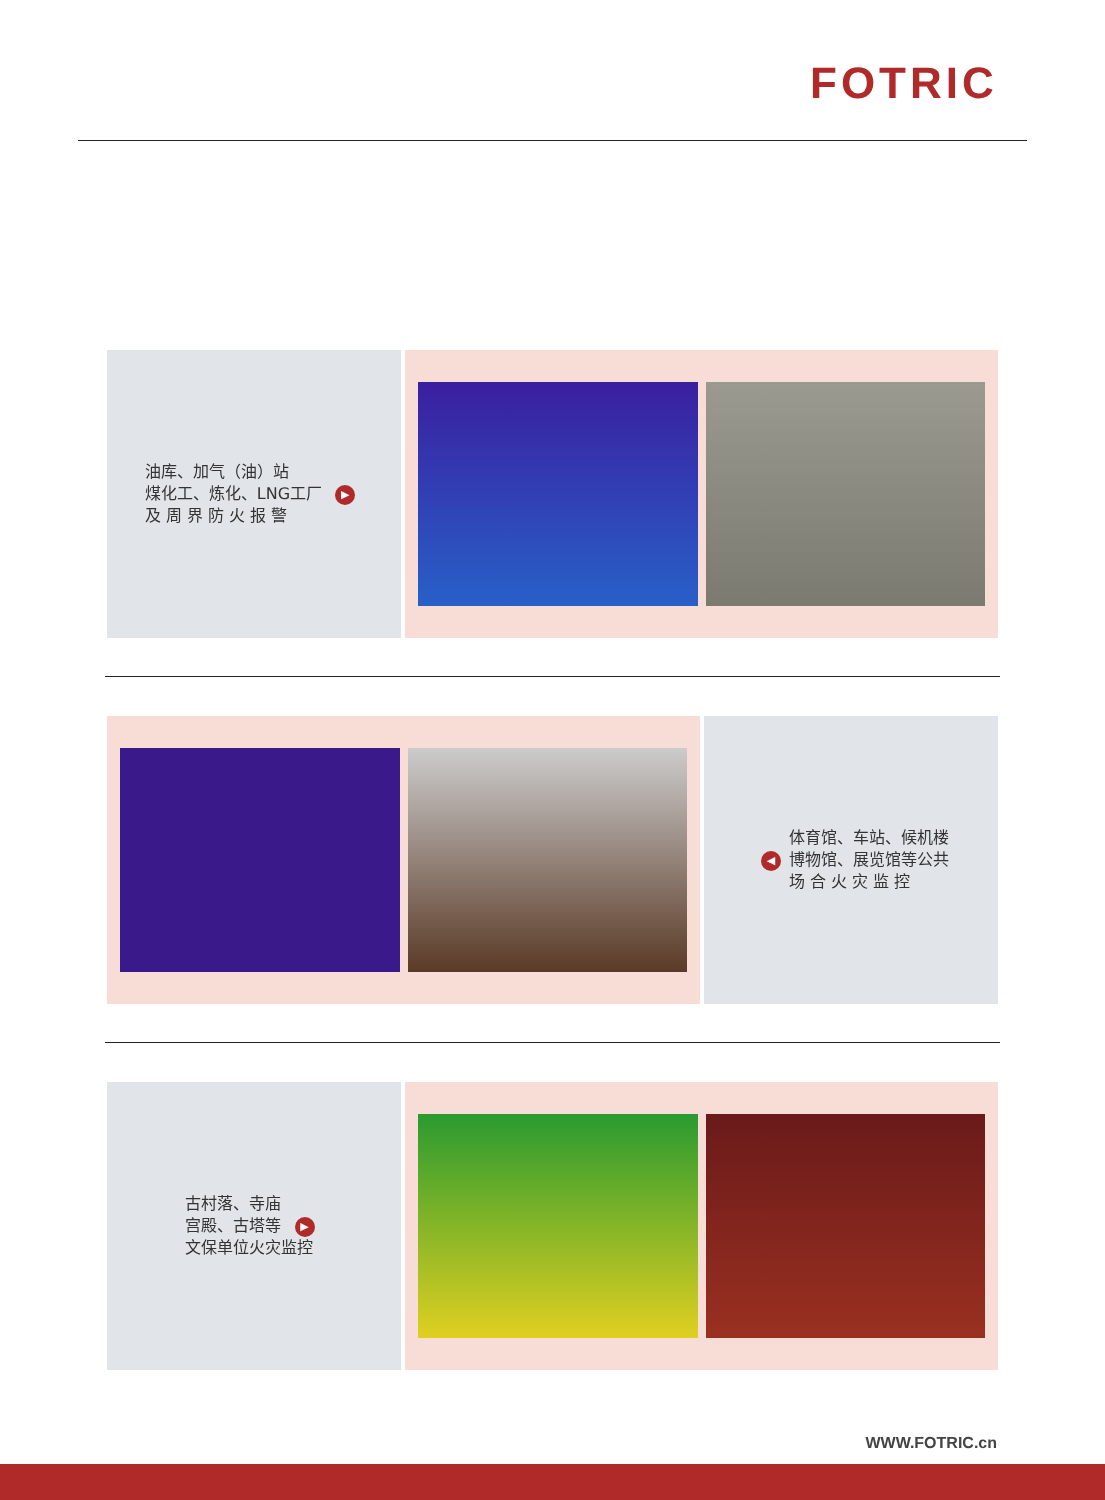FOTRIC
油库、加气（油）站
煤化工、炼化、LNG工厂 ▶
及 周 界 防 火 报 警
◀
体育馆、车站、候机楼
博物馆、展览馆等公共
场 合 火 灾 监 控
古村落、寺庙
宫殿、古塔等 ▶
文保单位火灾监控
WWW.FOTRIC.cn